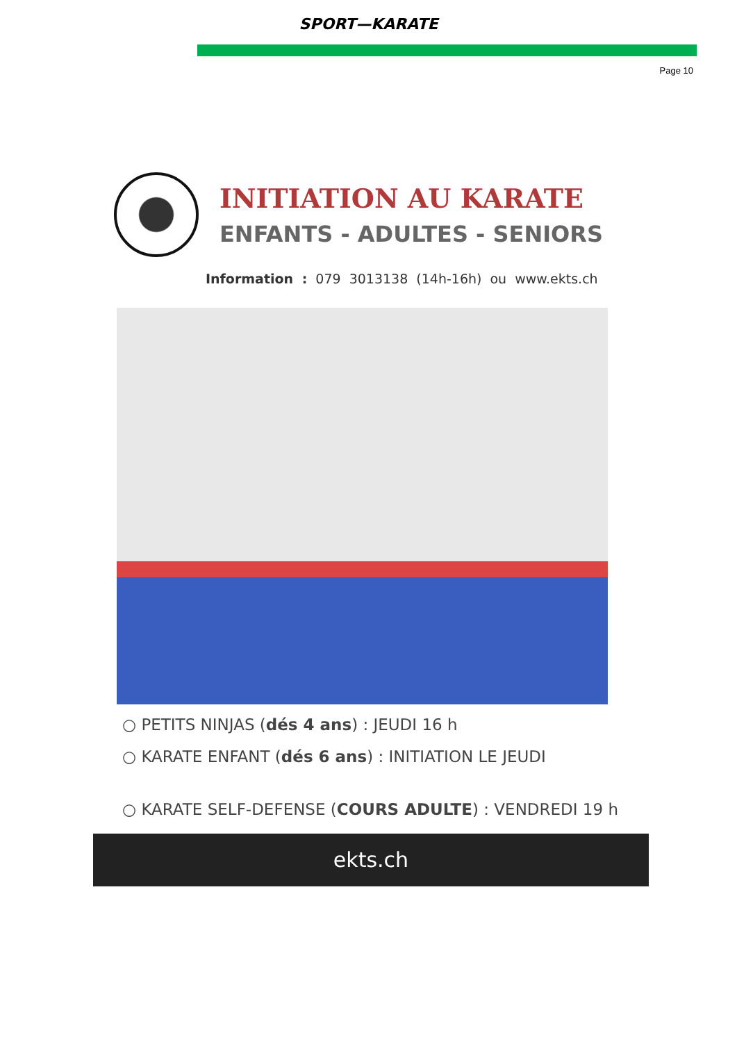SPORT—KARATE
Page 10
INITIATION AU KARATE
ENFANTS - ADULTES - SENIORS
Information : 079 3013138 (14h-16h) ou www.ekts.ch
○ PETITS NINJAS (dés 4 ans) : JEUDI 16 h
○ KARATE ENFANT (dés 6 ans) : INITIATION LE JEUDI
○ KARATE SELF-DEFENSE (COURS ADULTE) : VENDREDI 19 h
ekts.ch